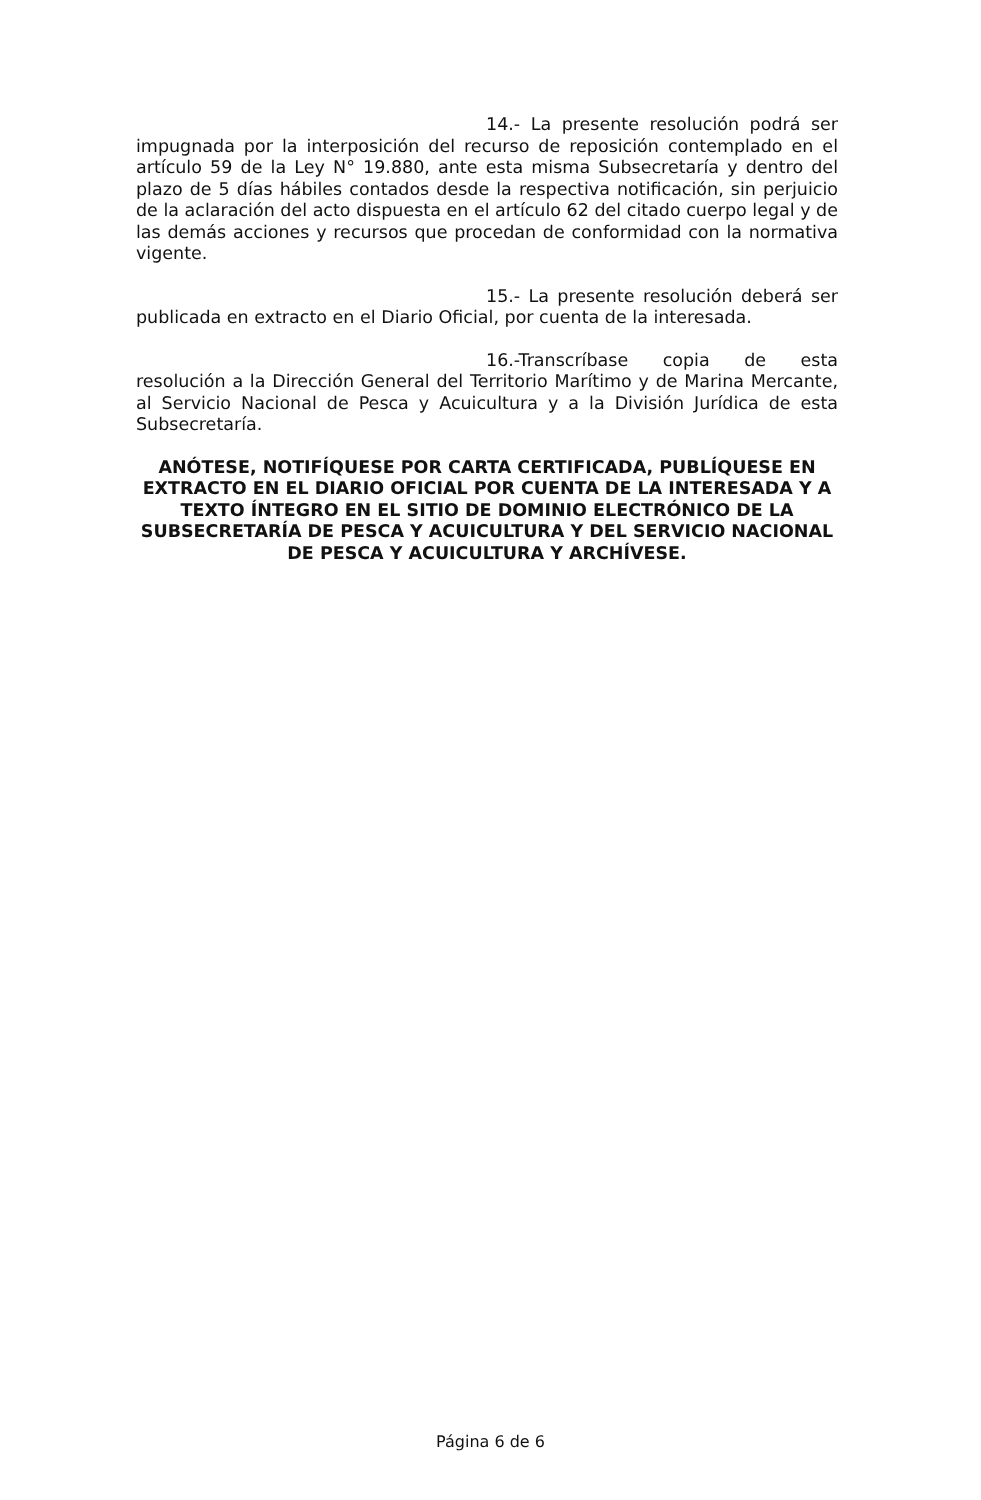14.- La presente resolución podrá ser impugnada por la interposición del recurso de reposición contemplado en el artículo 59 de la Ley N° 19.880, ante esta misma Subsecretaría y dentro del plazo de 5 días hábiles contados desde la respectiva notificación, sin perjuicio de la aclaración del acto dispuesta en el artículo 62 del citado cuerpo legal y de las demás acciones y recursos que procedan de conformidad con la normativa vigente.
15.- La presente resolución deberá ser publicada en extracto en el Diario Oficial, por cuenta de la interesada.
16.-Transcríbase copia de esta resolución a la Dirección General del Territorio Marítimo y de Marina Mercante, al Servicio Nacional de Pesca y Acuicultura y a la División Jurídica de esta Subsecretaría.
ANÓTESE, NOTIFÍQUESE POR CARTA CERTIFICADA, PUBLÍQUESE EN EXTRACTO EN EL DIARIO OFICIAL POR CUENTA DE LA INTERESADA Y A TEXTO ÍNTEGRO EN EL SITIO DE DOMINIO ELECTRÓNICO DE LA SUBSECRETARÍA DE PESCA Y ACUICULTURA Y DEL SERVICIO NACIONAL DE PESCA Y ACUICULTURA Y ARCHÍVESE.
Página 6 de 6